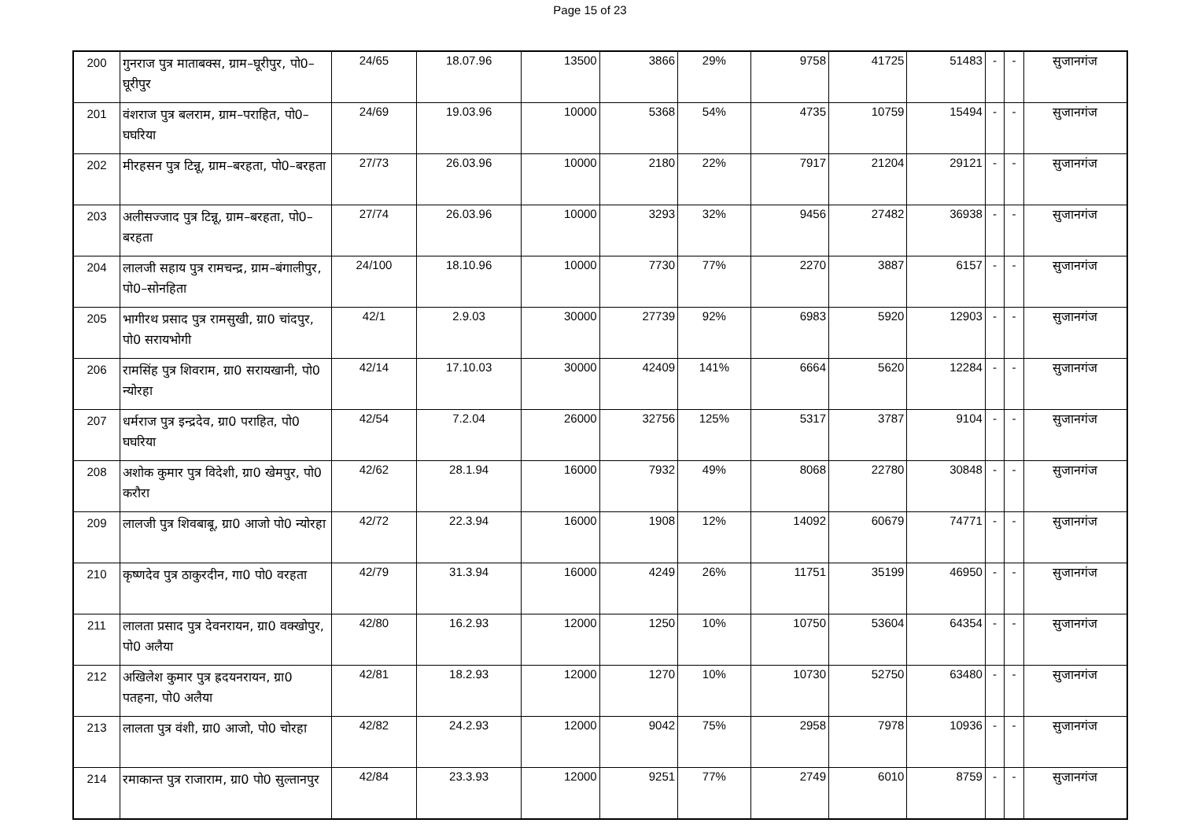Page 15 of 23
| 200 | गुनराज पुत्र माताबक्स, ग्राम–घूरीपुर, पो0–घूरीपुर | 24/65 | 18.07.96 | 13500 | 3866 | 29% | 9758 | 41725 | 51483 | - | - | सुजानगंज |
| 201 | वंशराज पुत्र बलराम, ग्राम–पराहित, पो0–घघरिया | 24/69 | 19.03.96 | 10000 | 5368 | 54% | 4735 | 10759 | 15494 | - | - | सुजानगंज |
| 202 | मीरहसन पुत्र टिन्नू, ग्राम–बरहता, पो0–बरहता | 27/73 | 26.03.96 | 10000 | 2180 | 22% | 7917 | 21204 | 29121 | - | - | सुजानगंज |
| 203 | अलीसज्जाद पुत्र टिन्नू, ग्राम–बरहता, पो0–बरहता | 27/74 | 26.03.96 | 10000 | 3293 | 32% | 9456 | 27482 | 36938 | - | - | सुजानगंज |
| 204 | लालजी सहाय पुत्र रामचन्द्र, ग्राम–बंगालीपुर, पो0–सोनहिता | 24/100 | 18.10.96 | 10000 | 7730 | 77% | 2270 | 3887 | 6157 | - | - | सुजानगंज |
| 205 | भागीरथ प्रसाद पुत्र रामसुखी, ग्रा0 चांदपुर, पो0 सरायभोगी | 42/1 | 2.9.03 | 30000 | 27739 | 92% | 6983 | 5920 | 12903 | - | - | सुजानगंज |
| 206 | रामसिंह पुत्र शिवराम, ग्रा0 सरायखानी, पो0 न्योरहा | 42/14 | 17.10.03 | 30000 | 42409 | 141% | 6664 | 5620 | 12284 | - | - | सुजानगंज |
| 207 | धर्मराज पुत्र इन्द्रदेव, ग्रा0 पराहित, पो0 घघरिया | 42/54 | 7.2.04 | 26000 | 32756 | 125% | 5317 | 3787 | 9104 | - | - | सुजानगंज |
| 208 | अशोक कुमार पुत्र विदेशी, ग्रा0 खेमपुर, पो0 करौरा | 42/62 | 28.1.94 | 16000 | 7932 | 49% | 8068 | 22780 | 30848 | - | - | सुजानगंज |
| 209 | लालजी पुत्र शिवबाबू, ग्रा0 आजो पो0 न्योरहा | 42/72 | 22.3.94 | 16000 | 1908 | 12% | 14092 | 60679 | 74771 | - | - | सुजानगंज |
| 210 | कृष्णदेव पुत्र ठाकुरदीन, गा0 पो0 वरहता | 42/79 | 31.3.94 | 16000 | 4249 | 26% | 11751 | 35199 | 46950 | - | - | सुजानगंज |
| 211 | लालता प्रसाद पुत्र देवनरायन, ग्रा0 वक्खोपुर, पो0 अलैया | 42/80 | 16.2.93 | 12000 | 1250 | 10% | 10750 | 53604 | 64354 | - | - | सुजानगंज |
| 212 | अखिलेश कुमार पुत्र ह्रदयनरायन, ग्रा0 पतहना, पो0 अलैया | 42/81 | 18.2.93 | 12000 | 1270 | 10% | 10730 | 52750 | 63480 | - | - | सुजानगंज |
| 213 | लालता पुत्र वंशी, ग्रा0 आजो, पो0 चोरहा | 42/82 | 24.2.93 | 12000 | 9042 | 75% | 2958 | 7978 | 10936 | - | - | सुजानगंज |
| 214 | रमाकान्त पुत्र राजाराम, ग्रा0 पो0 सुल्तानपुर | 42/84 | 23.3.93 | 12000 | 9251 | 77% | 2749 | 6010 | 8759 | - | - | सुजानगंज |